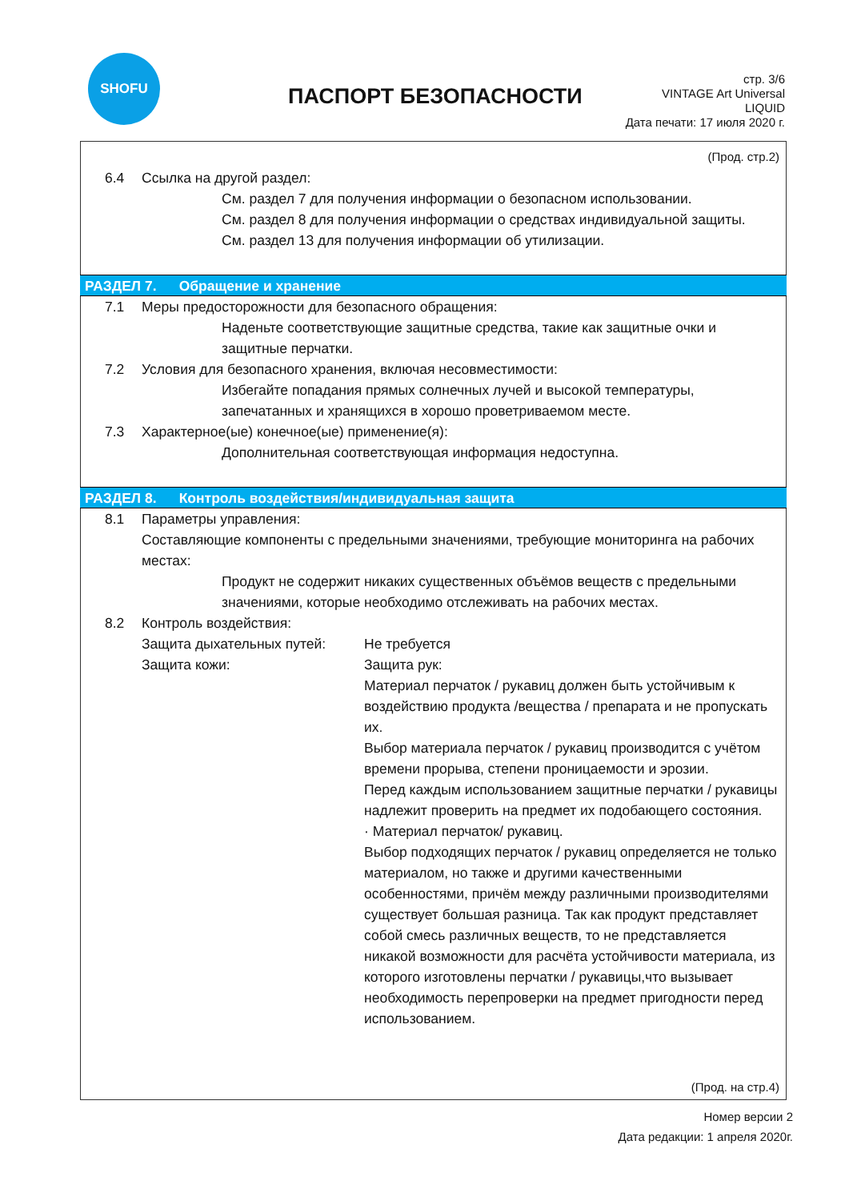SHOFU
ПАСПОРТ БЕЗОПАСНОСТИ
стр. 3/6
VINTAGE Art Universal
LIQUID
Дата печати: 17 июля 2020 г.
(Прод. стр.2)
6.4 Ссылка на другой раздел:
См. раздел 7 для получения информации о безопасном использовании.
См. раздел 8 для получения информации о средствах индивидуальной защиты.
См. раздел 13 для получения информации об утилизации.
РАЗДЕЛ 7. Обращение и хранение
7.1 Меры предосторожности для безопасного обращения:
Наденьте соответствующие защитные средства, такие как защитные очки и защитные перчатки.
7.2 Условия для безопасного хранения, включая несовместимости:
Избегайте попадания прямых солнечных лучей и высокой температуры, запечатанных и хранящихся в хорошо проветриваемом месте.
7.3 Характерное(ые) конечное(ые) применение(я):
Дополнительная соответствующая информация недоступна.
РАЗДЕЛ 8. Контроль воздействия/индивидуальная защита
8.1 Параметры управления:
Составляющие компоненты с предельными значениями, требующие мониторинга на рабочих местах:
Продукт не содержит никаких существенных объёмов веществ с предельными значениями, которые необходимо отслеживать на рабочих местах.
8.2 Контроль воздействия:
Защита дыхательных путей: Не требуется
Защита кожи: Защита рук:
Материал перчаток / рукавиц должен быть устойчивым к воздействию продукта /вещества / препарата и не пропускать их.
Выбор материала перчаток / рукавиц производится с учётом времени прорыва, степени проницаемости и эрозии.
Перед каждым использованием защитные перчатки / рукавицы надлежит проверить на предмет их подобающего состояния.
· Материал перчаток/ рукавиц.
Выбор подходящих перчаток / рукавиц определяется не только материалом, но также и другими качественными особенностями, причём между различными производителями существует большая разница. Так как продукт представляет собой смесь различных веществ, то не представляется никакой возможности для расчёта устойчивости материала, из которого изготовлены перчатки / рукавицы,что вызывает необходимость перепроверки на предмет пригодности перед использованием.
(Прод. на стр.4)
Номер версии 2
Дата редакции: 1 апреля 2020г.